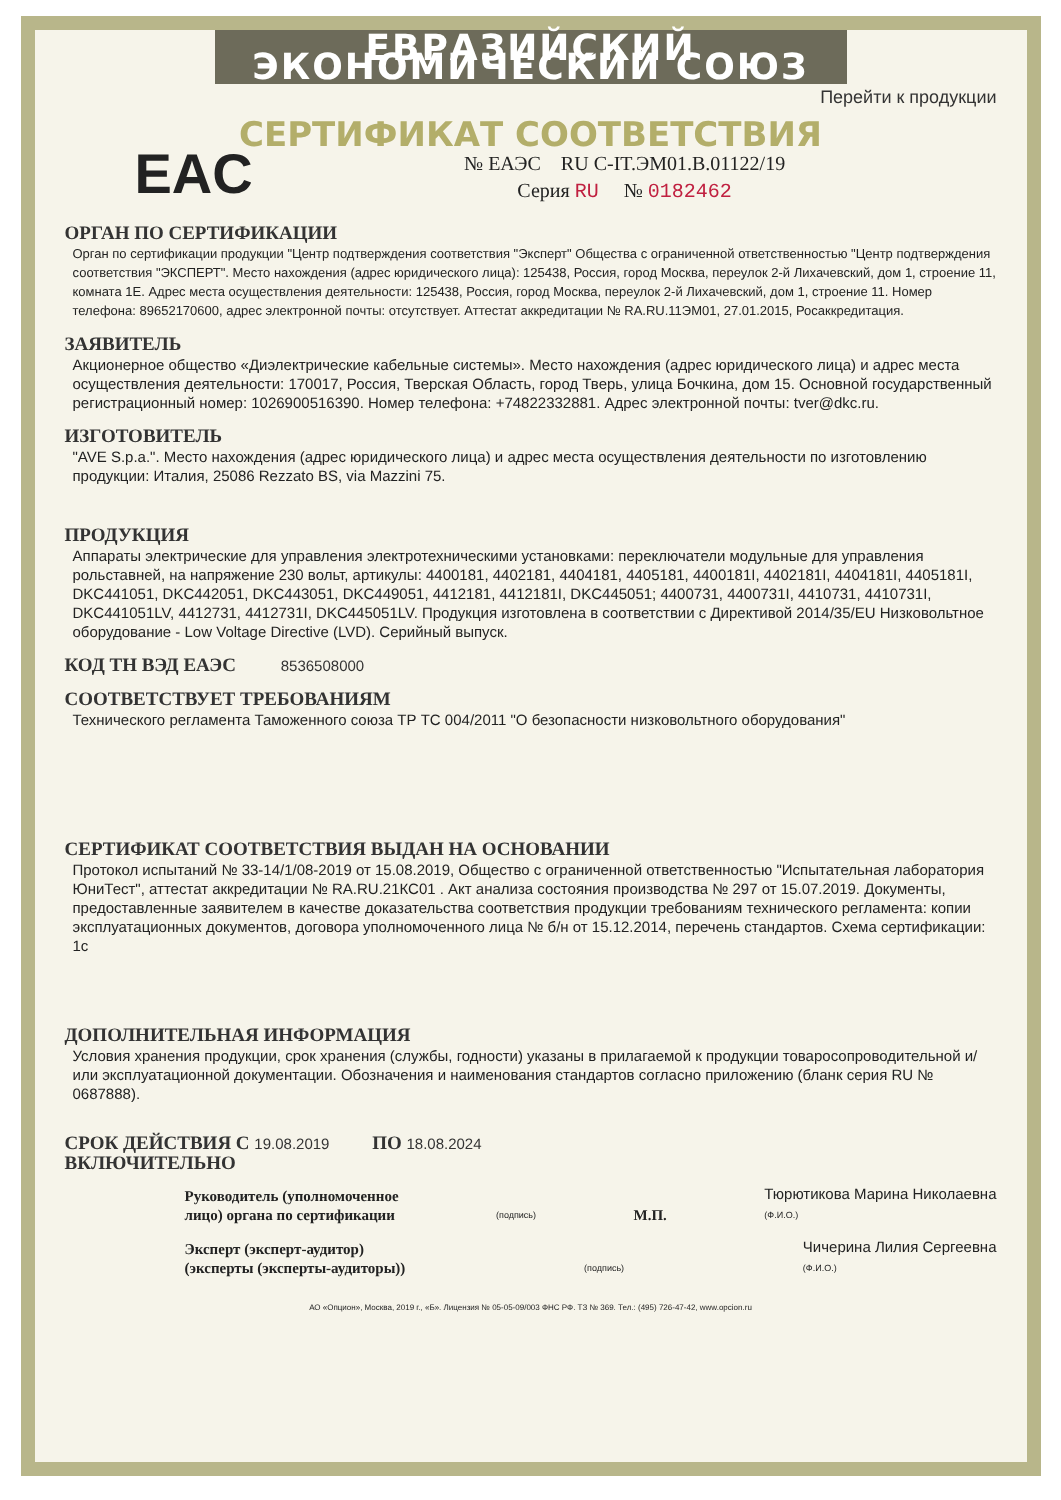ЕВРАЗИЙСКИЙ ЭКОНОМИЧЕСКИЙ СОЮЗ
Перейти к продукции
СЕРТИФИКАТ СООТВЕТСТВИЯ
EAC
№ ЕАЭС RU C-IT.ЭМ01.В.01122/19
Серия RU № 0182462
ОРГАН ПО СЕРТИФИКАЦИИ
Орган по сертификации продукции "Центр подтверждения соответствия "Эксперт" Общества с ограниченной ответственностью "Центр подтверждения соответствия "ЭКСПЕРТ". Место нахождения (адрес юридического лица): 125438, Россия, город Москва, переулок 2-й Лихачевский, дом 1, строение 11, комната 1Е. Адрес места осуществления деятельности: 125438, Россия, город Москва, переулок 2-й Лихачевский, дом 1, строение 11. Номер телефона: 89652170600, адрес электронной почты: отсутствует. Аттестат аккредитации № RA.RU.11ЭМ01, 27.01.2015, Росаккредитация.
ЗАЯВИТЕЛЬ
Акционерное общество «Диэлектрические кабельные системы». Место нахождения (адрес юридического лица) и адрес места осуществления деятельности: 170017, Россия, Тверская Область, город Тверь, улица Бочкина, дом 15. Основной государственный регистрационный номер: 1026900516390. Номер телефона: +74822332881. Адрес электронной почты: tver@dkc.ru.
ИЗГОТОВИТЕЛЬ
"AVE S.p.a.". Место нахождения (адрес юридического лица) и адрес места осуществления деятельности по изготовлению продукции: Италия, 25086 Rezzato BS, via Mazzini 75.
ПРОДУКЦИЯ
Аппараты электрические для управления электротехническими установками: переключатели модульные для управления рольставней, на напряжение 230 вольт, артикулы: 4400181, 4402181, 4404181, 4405181, 4400181I, 4402181I, 4404181I, 4405181I, DKC441051, DKC442051, DKC443051, DKC449051, 4412181, 4412181I, DKC445051; 4400731, 4400731I, 4410731, 4410731I, DKC441051LV, 4412731, 4412731I, DKC445051LV. Продукция изготовлена в соответствии с Директивой 2014/35/EU Низковольтное оборудование - Low Voltage Directive (LVD). Серийный выпуск.
КОД ТН ВЭД ЕАЭС 8536508000
СООТВЕТСТВУЕТ ТРЕБОВАНИЯМ
Технического регламента Таможенного союза ТР ТС 004/2011 "О безопасности низковольтного оборудования"
СЕРТИФИКАТ СООТВЕТСТВИЯ ВЫДАН НА ОСНОВАНИИ
Протокол испытаний № 33-14/1/08-2019 от 15.08.2019, Общество с ограниченной ответственностью "Испытательная лаборатория ЮниТест", аттестат аккредитации № RA.RU.21КС01 . Акт анализа состояния производства № 297 от 15.07.2019. Документы, предоставленные заявителем в качестве доказательства соответствия продукции требованиям технического регламента: копии эксплуатационных документов, договора уполномоченного лица № б/н от 15.12.2014, перечень стандартов. Схема сертификации: 1с
ДОПОЛНИТЕЛЬНАЯ ИНФОРМАЦИЯ
Условия хранения продукции, срок хранения (службы, годности) указаны в прилагаемой к продукции товаросопроводительной и/или эксплуатационной документации. Обозначения и наименования стандартов согласно приложению (бланк серия RU № 0687888).
СРОК ДЕЙСТВИЯ С 19.08.2019 ПО 18.08.2024
ВКЛЮЧИТЕЛЬНО
Руководитель (уполномоченное
лицо) органа по сертификации
(подпись)
М.П.
Тюрютикова Марина Николаевна
(Ф.И.О.)
Эксперт (эксперт-аудитор)
(эксперты (эксперты-аудиторы))
(подпись)
Чичерина Лилия Сергеевна
(Ф.И.О.)
АО «Опцион», Москва, 2019 г., «Б». Лицензия № 05-05-09/003 ФНС РФ. ТЗ № 369. Тел.: (495) 726-47-42, www.opcion.ru